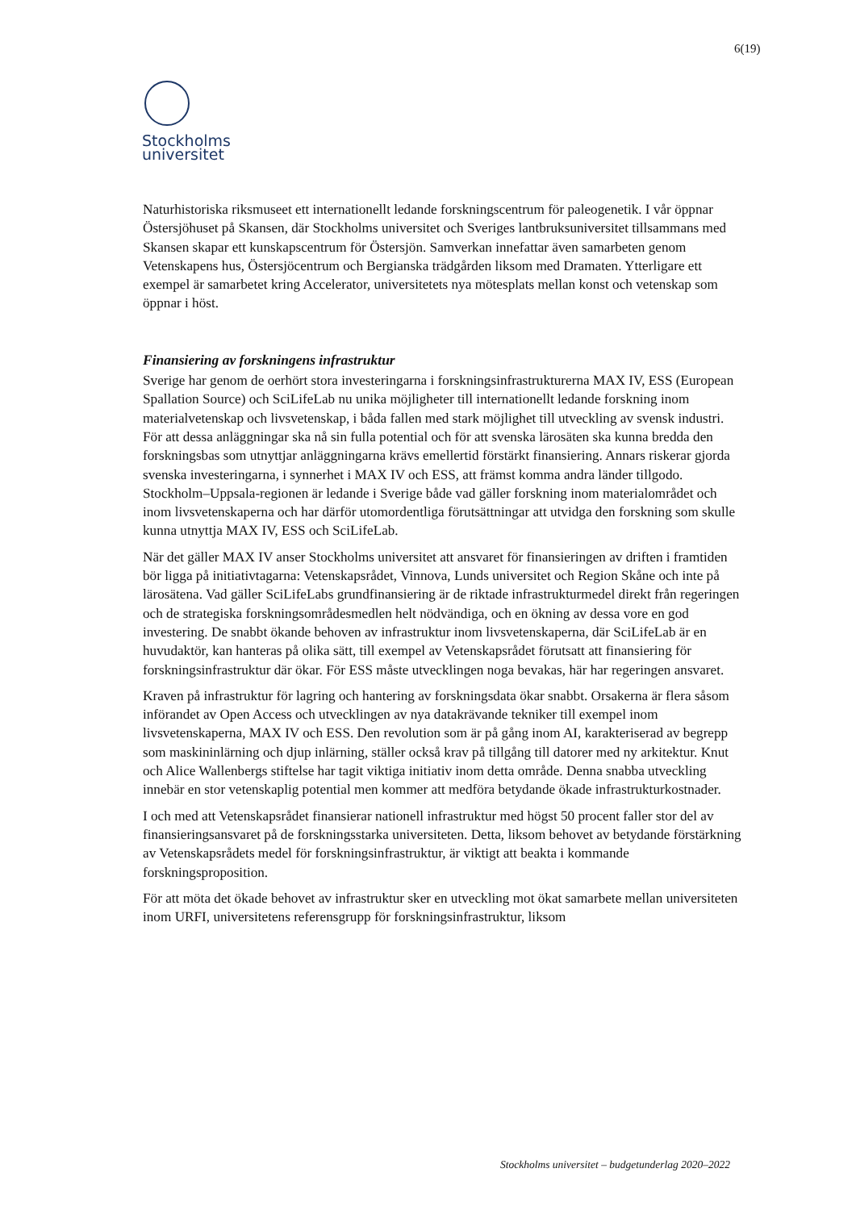6(19)
Stockholms
universitet
Naturhistoriska riksmuseet ett internationellt ledande forskningscentrum för paleogenetik. I vår öppnar Östersjöhuset på Skansen, där Stockholms universitet och Sveriges lantbruksuniversitet tillsammans med Skansen skapar ett kunskapscentrum för Östersjön. Samverkan innefattar även samarbeten genom Vetenskapens hus, Östersjöcentrum och Bergianska trädgården liksom med Dramaten. Ytterligare ett exempel är samarbetet kring Accelerator, universitetets nya mötesplats mellan konst och vetenskap som öppnar i höst.
Finansiering av forskningens infrastruktur
Sverige har genom de oerhört stora investeringarna i forskningsinfrastrukturerna MAX IV, ESS (European Spallation Source) och SciLifeLab nu unika möjligheter till internationellt ledande forskning inom materialvetenskap och livsvetenskap, i båda fallen med stark möjlighet till utveckling av svensk industri. För att dessa anläggningar ska nå sin fulla potential och för att svenska lärosäten ska kunna bredda den forskningsbas som utnyttjar anläggningarna krävs emellertid förstärkt finansiering. Annars riskerar gjorda svenska investeringarna, i synnerhet i MAX IV och ESS, att främst komma andra länder tillgodo. Stockholm–Uppsala-regionen är ledande i Sverige både vad gäller forskning inom materialområdet och inom livsvetenskaperna och har därför utomordentliga förutsättningar att utvidga den forskning som skulle kunna utnyttja MAX IV, ESS och SciLifeLab.
När det gäller MAX IV anser Stockholms universitet att ansvaret för finansieringen av driften i framtiden bör ligga på initiativtagarna: Vetenskapsrådet, Vinnova, Lunds universitet och Region Skåne och inte på lärosätena. Vad gäller SciLifeLabs grundfinansiering är de riktade infrastrukturmedel direkt från regeringen och de strategiska forskningsområdesmedlen helt nödvändiga, och en ökning av dessa vore en god investering. De snabbt ökande behoven av infrastruktur inom livsvetenskaperna, där SciLifeLab är en huvudaktör, kan hanteras på olika sätt, till exempel av Vetenskapsrådet förutsatt att finansiering för forskningsinfrastruktur där ökar. För ESS måste utvecklingen noga bevakas, här har regeringen ansvaret.
Kraven på infrastruktur för lagring och hantering av forskningsdata ökar snabbt. Orsakerna är flera såsom införandet av Open Access och utvecklingen av nya datakrävande tekniker till exempel inom livsvetenskaperna, MAX IV och ESS. Den revolution som är på gång inom AI, karakteriserad av begrepp som maskininlärning och djup inlärning, ställer också krav på tillgång till datorer med ny arkitektur. Knut och Alice Wallenbergs stiftelse har tagit viktiga initiativ inom detta område. Denna snabba utveckling innebär en stor vetenskaplig potential men kommer att medföra betydande ökade infrastrukturkostnader.
I och med att Vetenskapsrådet finansierar nationell infrastruktur med högst 50 procent faller stor del av finansieringsansvaret på de forskningsstarka universiteten. Detta, liksom behovet av betydande förstärkning av Vetenskapsrådets medel för forskningsinfrastruktur, är viktigt att beakta i kommande forskningsproposition.
För att möta det ökade behovet av infrastruktur sker en utveckling mot ökat samarbete mellan universiteten inom URFI, universitetens referensgrupp för forskningsinfrastruktur, liksom
Stockholms universitet – budgetunderlag 2020–2022